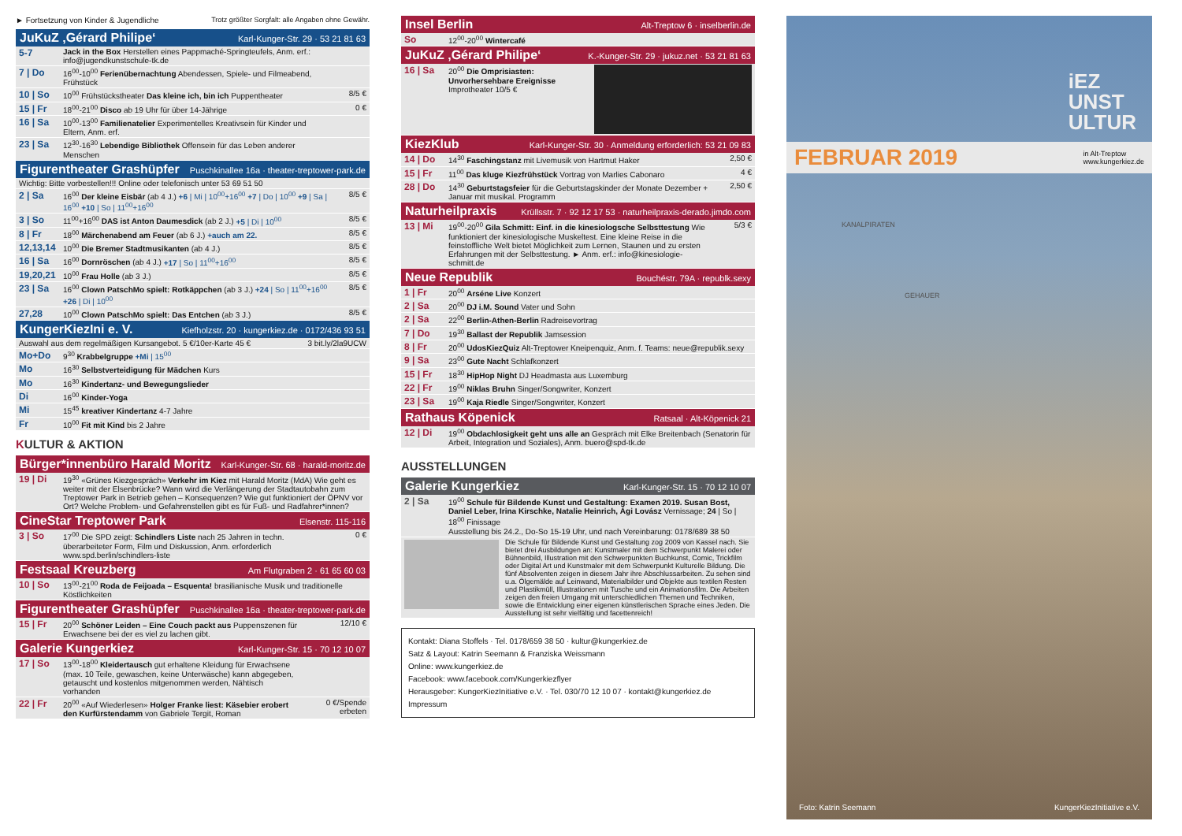► Fortsetzung von Kinder & Jugendliche Trotz größter Sorgfalt: alle Angaben ohne Gewähr.
JuKuZ ‚Gérard Philipe‘Karl-Kunger-Str. 29 · 53 21 81 63
| 5-7 | Jack in the Box Herstellen eines Pappmaché-Springteufels, Anm. erf.: info@jugendkunstschule-tk.de | |
| 7 / Do | 16<sup>00</sup>-10<sup>00</sup> Ferienübernachtung Abendessen, Spiele- und Filmeabend, Frühstück | |
| 10 / So | 10<sup>00</sup> Frühstückstheater Das kleine ich, bin ich Puppentheater | 8/5 € |
| 15 / Fr | 18<sup>00</sup>-21<sup>00</sup> Disco ab 19 Uhr für über 14-Jährige | 0 € |
| 16 / Sa | 10<sup>00</sup>-13<sup>00</sup> Familienatelier Experimentelles Kreativsein für Kinder und Eltern, Anm. erf. | |
| 23 / Sa | 12<sup>30</sup>-16<sup>30</sup> Lebendige Bibliothek Offensein für das Leben anderer Menschen | |
Figurentheater Grashüpfer Puschkinallee 16a · theater-treptower-park.de
| Wichtig: Bitte vorbestellen!!! Online oder telefonisch unter 53 69 51 50 | | |
| 2 / Sa | 16<sup>00</sup> Der kleine Eisbär (ab 4 J.) +6 / Mi / 10<sup>00</sup>+16<sup>00</sup> +7 / Do / 10<sup>00</sup> +9 / Sa / 16<sup>00</sup> +10 / So / 11<sup>00</sup>+16<sup>00</sup> | 8/5 € |
| 3 / So | 11<sup>00</sup>+16<sup>00</sup> DAS ist Anton Daumesdick (ab 2 J.) +5 / Di / 10<sup>00</sup> | 8/5 € |
| 8 / Fr | 18<sup>00</sup> Märchenabend am Feuer (ab 6 J.) +auch am 22. | 8/5 € |
| 12,13,14 | 10<sup>00</sup> Die Bremer Stadtmusikanten (ab 4 J.) | 8/5 € |
| 16 / Sa | 16<sup>00</sup> Dornröschen (ab 4 J.) +17 / So / 11<sup>00</sup>+16<sup>00</sup> | 8/5 € |
| 19,20,21 | 10<sup>00</sup> Frau Holle (ab 3 J.) | 8/5 € |
| 23 / Sa | 16<sup>00</sup> Clown PatschMo spielt: Rotkäppchen (ab 3 J.) +24 / So / 11<sup>00</sup>+16<sup>00</sup> +26 / Di / 10<sup>00</sup> | 8/5 € |
| 27,28 | 10<sup>00</sup> Clown PatschMo spielt: Das Entchen (ab 3 J.) | 8/5 € |
KungerKiezIni e. V. Kiefholzstr. 20 · kungerkiez.de · 0172/436 93 51
| Auswahl aus dem regelmäßigen Kursangebot. 5 €/10er-Karte 45 € | | 3 bit.ly/2la9UCW |
| Mo+Do | 9<sup>30</sup> Krabbelgruppe +Mi / 15<sup>00</sup> | |
| Mo | 16<sup>30</sup> Selbstverteidigung für Mädchen Kurs | |
| Mo | 16<sup>30</sup> Kindertanz- und Bewegungslieder | |
| Di | 16<sup>00</sup> Kinder-Yoga | |
| Mi | 15<sup>45</sup> kreativer Kindertanz 4-7 Jahre | |
| Fr | 10<sup>00</sup> Fit mit Kind bis 2 Jahre | |
KULTUR & AKTION
Bürger*innenbüro Harald Moritz Karl-Kunger-Str. 68 · harald-moritz.de
| 19 / Di | 19<sup>30</sup> «Grünes Kiezgespräch» Verkehr im Kiez mit Harald Moritz (MdA) Wie geht es weiter mit der Elsenbrücke? Wann wird die Verlängerung der Stadtautobahn zum Treptower Park in Betrieb gehen – Konsequenzen? Wie gut funktioniert der ÖPNV vor Ort? Welche Problem- und Gefahrenstellen gibt es für Fuß- und Radfahrer*innen? |
CineStar Treptower Park Elsenstr. 115-116
| 3 / So | 17<sup>00</sup> Die SPD zeigt: Schindlers Liste nach 25 Jahren in techn. überarbeiteter Form, Film und Diskussion, Anm. erforderlich www.spd.berlin/schindlers-liste | 0 € |
Festsaal Kreuzberg Am Flutgraben 2 · 61 65 60 03
| 10 / So | 13<sup>00</sup>-21<sup>00</sup> Roda de Feijoada – Esquenta! brasilianische Musik und traditionelle Köstlichkeiten |
Figurentheater Grashüpfer Puschkinallee 16a · theater-treptower-park.de
| 15 / Fr | 20<sup>00</sup> Schöner Leiden – Eine Couch packt aus Puppenszenen für Erwachsene bei der es viel zu lachen gibt. | 12/10 € |
Galerie Kungerkiez Karl-Kunger-Str. 15 · 70 12 10 07
| 17 / So | 13<sup>00</sup>-18<sup>00</sup> Kleidertausch gut erhaltene Kleidung für Erwachsene (max. 10 Teile, gewaschen, keine Unterwäsche) kann abgegeben, getauscht und kostenlos mitgenommen werden, Nähtisch vorhanden | |
| 22 / Fr | 20<sup>00</sup> «Auf Wiederlesen» Holger Franke liest: Käsebier erobert den Kurfürstendamm von Gabriele Tergit, Roman | 0 €/Spende erbeten |
Insel Berlin Alt-Treptow 6 · inselberlin.de
| So | 12<sup>00</sup>-20<sup>00</sup> Wintercafé |
JuKuZ ‚Gérard Philipe‘K.-Kunger-Str. 29 · jukuz.net · 53 21 81 63
| 16 / Sa | 20<sup>00</sup> Die Omprisiasten: Unvorhersehbare Ereignisse Improtheater 10/5 € | |
KiezKlub Karl-Kunger-Str. 30 · Anmeldung erforderlich: 53 21 09 83
| 14 / Do | 14<sup>30</sup> Faschingstanz mit Livemusik von Hartmut Haker | 2,50 € |
| 15 / Fr | 11<sup>00</sup> Das kluge Kiezfrühstück Vortrag von Marlies Cabonaro | 4 € |
| 28 / Do | 14<sup>30</sup> Geburtstagsfeier für die Geburtstagskinder der Monate Dezember + Januar mit musikal. Programm | 2,50 € |
Naturheilpraxis Krüllsstr. 7 · 92 12 17 53 · naturheilpraxis-derado.jimdo.com
| 13 / Mi | 19<sup>00</sup>-20<sup>00</sup> Gila Schmitt: Einf. in die kinesiologsche Selbsttestung Wie funktioniert der kinesiologische Muskeltest. Eine kleine Reise in die feinstoffliche Welt bietet Möglichkeit zum Lernen, Staunen und zu ersten Erfahrungen mit der Selbsttestung. ► Anm. erf.: info@kinesiologie-schmitt.de | 5/3 € |
Neue Republik Bouchéstr. 79A · republk.sexy
| 1 / Fr | 20<sup>00</sup> Arséne Live Konzert |
| 2 / Sa | 20<sup>00</sup> DJ i.M. Sound Vater und Sohn |
| 2 / Sa | 22<sup>00</sup> Berlin-Athen-Berlin Radreisevortrag |
| 7 / Do | 19<sup>30</sup> Ballast der Republik Jamsession |
| 8 / Fr | 20<sup>00</sup> UdosKiezQuiz Alt-Treptower Kneipenquiz, Anm. f. Teams: neue@republik.sexy |
| 9 / Sa | 23<sup>00</sup> Gute Nacht Schlafkonzert |
| 15 / Fr | 18<sup>30</sup> HipHop Night DJ Headmasta aus Luxemburg |
| 22 / Fr | 19<sup>00</sup> Niklas Bruhn Singer/Songwriter, Konzert |
| 23 / Sa | 19<sup>00</sup> Kaja Riedle Singer/Songwriter, Konzert |
Rathaus Köpenick Ratsaal · Alt-Köpenick 21
| 12 / Di | 19<sup>00</sup> Obdachlosigkeit geht uns alle an Gespräch mit Elke Breitenbach (Senatorin für Arbeit, Integration und Soziales), Anm. buero@spd-tk.de |
AUSSTELLUNGEN
Galerie Kungerkiez Karl-Kunger-Str. 15 · 70 12 10 07
| 2 / Sa | 19<sup>00</sup> Schule für Bildende Kunst und Gestaltung: Examen 2019. Susan Bost, Daniel Leber, Irina Kirschke, Natalie Heinrich, Ági Lovász Vernissage; 24 / So / 18<sup>00</sup> Finissage Ausstellung bis 24.2., Do-So 15-19 Uhr, und nach Vereinbarung: 0178/689 38 50 |
| Die Schule für Bildende Kunst und Gestaltung zog 2009 von Kassel nach. Sie bietet drei Ausbildungen an: Kunstmaler mit dem Schwerpunkt Malerei oder Bühnenbild, Illustration mit den Schwerpunkten Buchkunst, Comic, Trickfilm oder Digital Art und Kunstmaler mit dem Schwerpunkt Kulturelle Bildung. Die fünf Absolventen zeigen in diesem Jahr ihre Abschlussarbeiten. Zu sehen sind u.a. Ölgemälde auf Leinwand, Materialbilder und Objekte aus textilen Resten und Plastikmüll, Illustrationen mit Tusche und ein Animationsfilm. Die Arbeiten zeigen den freien Umgang mit unterschiedlichen Themen und Techniken, sowie die Entwicklung einer eigenen künstlerischen Sprache eines Jeden. Die Ausstellung ist sehr vielfältig und facettenreich! | |
Kontakt: Diana Stoffels · Tel. 0178/659 38 50 · kultur@kungerkiez.de
Satz & Layout: Katrin Seemann & Franziska Weissmann
Online: www.kungerkiez.de
Facebook: www.facebook.com/Kungerkiezflyer
Herausgeber: KungerKiezInitiative e.V. · Tel. 030/70 12 10 07 · kontakt@kungerkiez.de
Impressum
iEZ
UNST
ULTUR
FEBRUAR 2019 in Alt-Treptow
www.kungerkiez.de
KANALPIRATEN
GEHAUER
Foto: Katrin Seemann KungerKiezInitiative e.V.